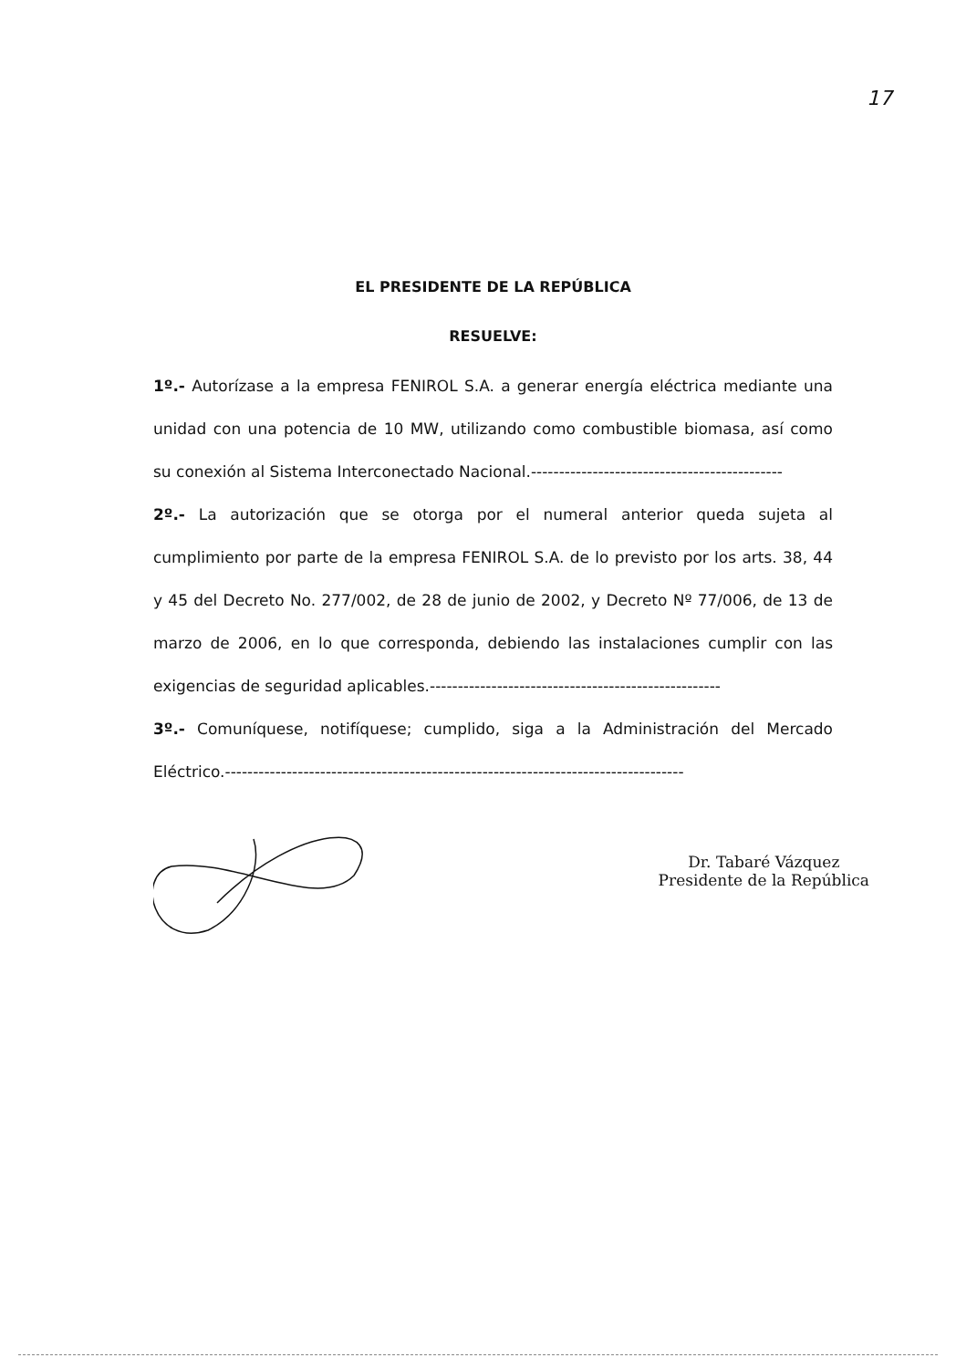17
EL PRESIDENTE DE LA REPÚBLICA
RESUELVE:
1º.- Autorízase a la empresa FENIROL S.A. a generar energía eléctrica mediante una unidad con una potencia de 10 MW, utilizando como combustible biomasa, así como su conexión al Sistema Interconectado Nacional.---------------------------------------------
2º.- La autorización que se otorga por el numeral anterior queda sujeta al cumplimiento por parte de la empresa FENIROL S.A. de lo previsto por los arts. 38, 44 y 45 del Decreto No. 277/002, de 28 de junio de 2002, y Decreto Nº 77/006, de 13 de marzo de 2006, en lo que corresponda, debiendo las instalaciones cumplir con las exigencias de seguridad aplicables.----------------------------------------------------
3º.- Comuníquese, notifíquese; cumplido, siga a la Administración del Mercado Eléctrico.----------------------------------------------------------------------------------
Dr. Tabaré Vázquez
Presidente de la República